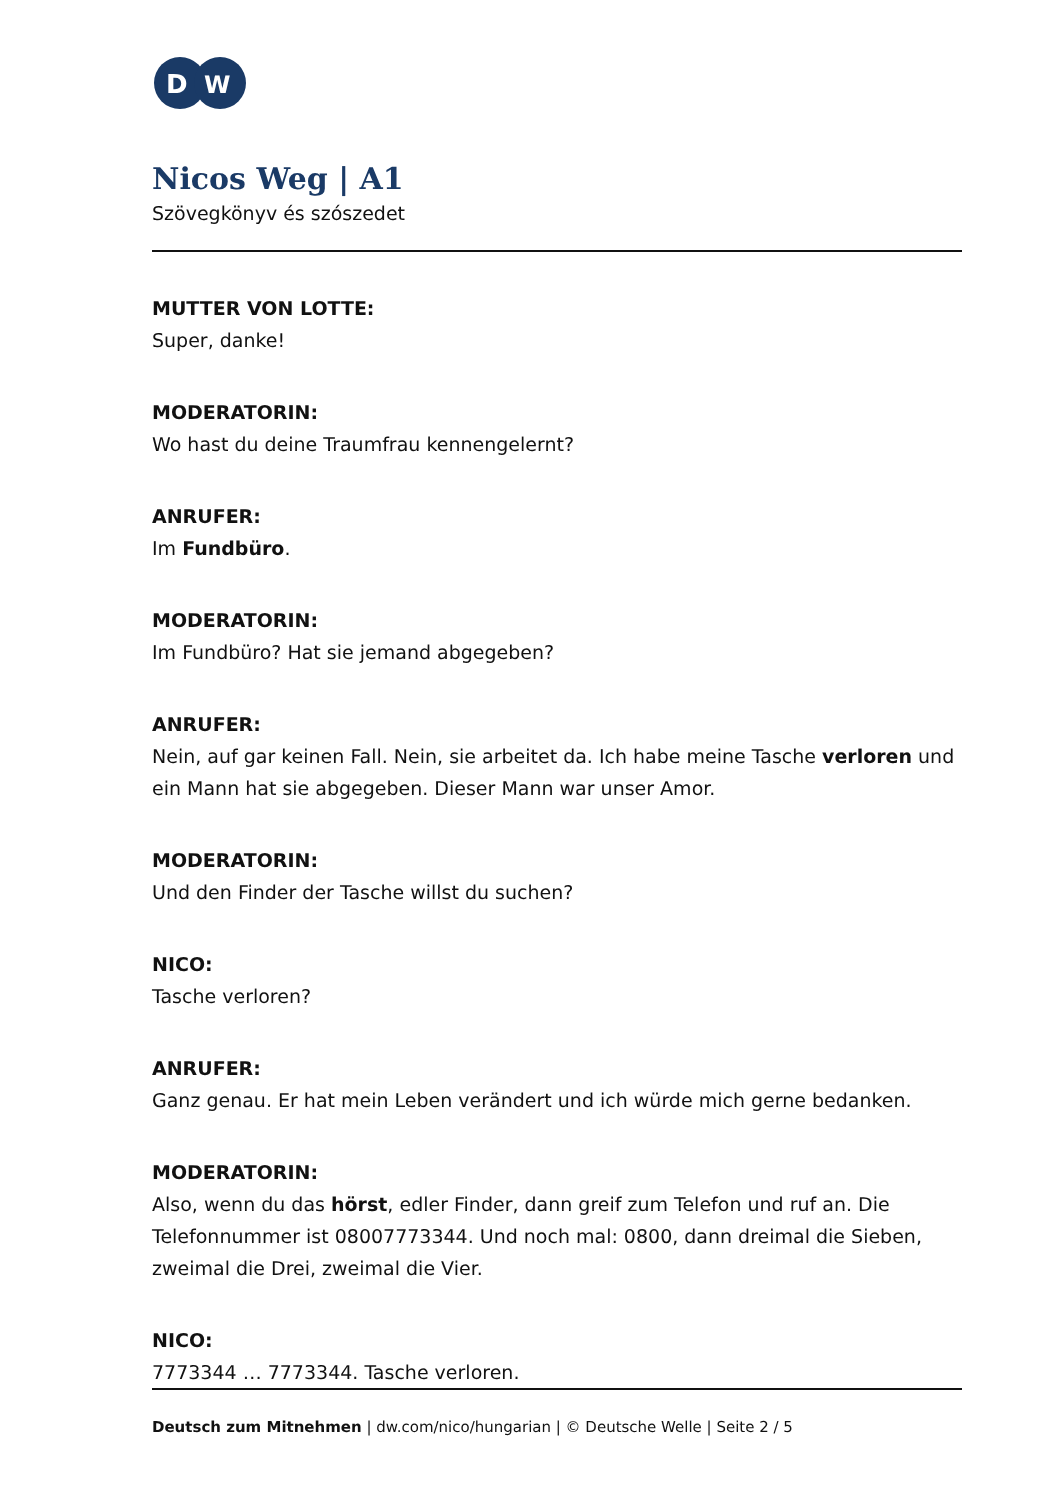D
W
Nicos Weg | A1
Szövegkönyv és szószedet
MUTTER VON LOTTE:
Super, danke!
MODERATORIN:
Wo hast du deine Traumfrau kennengelernt?
ANRUFER:
Im Fundbüro.
MODERATORIN:
Im Fundbüro? Hat sie jemand abgegeben?
ANRUFER:
Nein, auf gar keinen Fall. Nein, sie arbeitet da. Ich habe meine Tasche verloren und ein Mann hat sie abgegeben. Dieser Mann war unser Amor.
MODERATORIN:
Und den Finder der Tasche willst du suchen?
NICO:
Tasche verloren?
ANRUFER:
Ganz genau. Er hat mein Leben verändert und ich würde mich gerne bedanken.
MODERATORIN:
Also, wenn du das hörst, edler Finder, dann greif zum Telefon und ruf an. Die Telefonnummer ist 08007773344. Und noch mal: 0800, dann dreimal die Sieben, zweimal die Drei, zweimal die Vier.
NICO:
7773344 … 7773344. Tasche verloren.
Deutsch zum Mitnehmen | dw.com/nico/hungarian | © Deutsche Welle | Seite 2 / 5